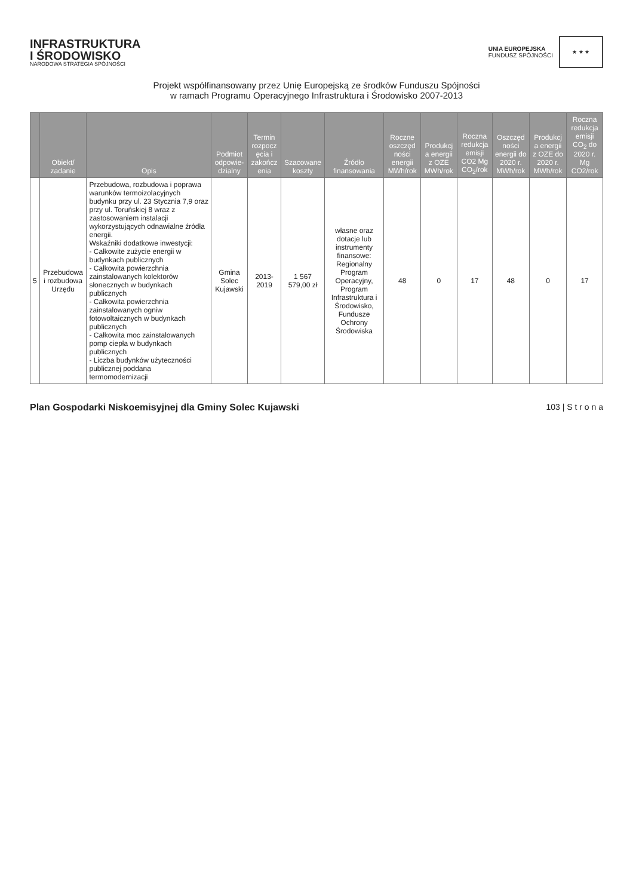INFRASTRUKTURA
I ŚRODOWISKO
NARODOWA STRATEGIA SPÓJNOŚCI
UNIA EUROPEJSKA
FUNDUSZ SPÓJNOŚCI
★ ★ ★
Projekt współfinansowany przez Unię Europejską ze środków Funduszu Spójności
w ramach Programu Operacyjnego Infrastruktura i Środowisko 2007-2013
| | Obiekt/ zadanie | Opis | Podmiot odpowie-dzialny | Termin rozpocz ęcia i zakończ enia | Szacowane koszty | Źródło finansowania | Roczne oszczęd ności energii MWh/rok | Produkcj a energii z OZE MWh/rok | Roczna redukcja emisji CO2 Mg CO<sub>2</sub>/rok | Oszczęd ności energii do 2020 r. MWh/rok | Produkcj a energii z OZE do 2020 r. MWh/rok | Roczna redukcja emisji CO<sub>2</sub> do 2020 r. Mg CO2/rok |
| --- | --- | --- | --- | --- | --- | --- | --- | --- | --- | --- | --- | --- |
| 5 | Przebudowa i rozbudowa Urzędu | Przebudowa, rozbudowa i poprawa warunków termoizolacyjnych budynku przy ul. 23 Stycznia 7,9 oraz przy ul. Toruńskiej 8 wraz z zastosowaniem instalacji wykorzystujących odnawialne źródła energii. Wskaźniki dodatkowe inwestycji: - Całkowite zużycie energii w budynkach publicznych - Całkowita powierzchnia zainstalowanych kolektorów słonecznych w budynkach publicznych - Całkowita powierzchnia zainstalowanych ogniw fotowoltaicznych w budynkach publicznych - Całkowita moc zainstalowanych pomp ciepła w budynkach publicznych - Liczba budynków użyteczności publicznej poddana termomodernizacji | Gmina Solec Kujawski | 2013-2019 | 1 567 579,00 zł | własne oraz dotacje lub instrumenty finansowe: Regionalny Program Operacyjny, Program Infrastruktura i Środowisko, Fundusze Ochrony Środowiska | 48 | 0 | 17 | 48 | 0 | 17 |
Plan Gospodarki Niskoemisyjnej dla Gminy Solec Kujawski 103 | S t r o n a